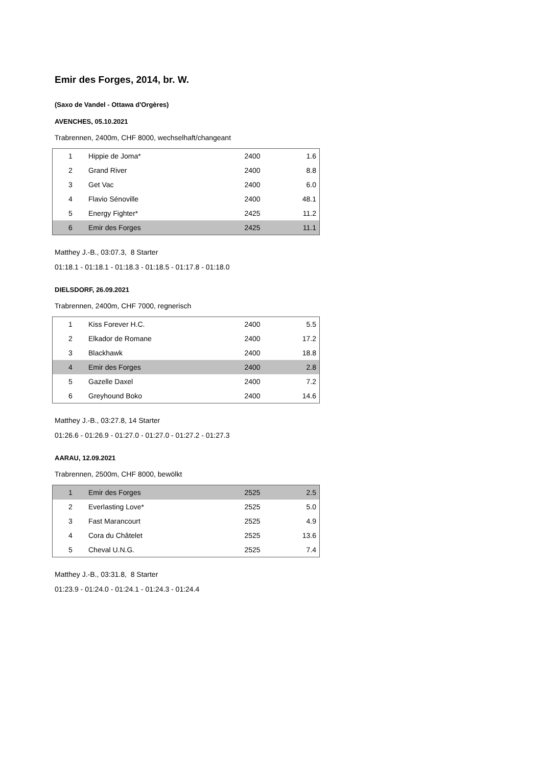Emir des Forges, 2014, br. W.
(Saxo de Vandel - Ottawa d'Orgères)
AVENCHES, 05.10.2021
Trabrennen, 2400m, CHF 8000, wechselhaft/changeant
| 1 | Hippie de Joma* | 2400 | 1.6 |
| 2 | Grand River | 2400 | 8.8 |
| 3 | Get Vac | 2400 | 6.0 |
| 4 | Flavio Sénoville | 2400 | 48.1 |
| 5 | Energy Fighter* | 2425 | 11.2 |
| 6 | Emir des Forges | 2425 | 11.1 |
Matthey J.-B., 03:07.3, 8 Starter
01:18.1 - 01:18.1 - 01:18.3 - 01:18.5 - 01:17.8 - 01:18.0
DIELSDORF, 26.09.2021
Trabrennen, 2400m, CHF 7000, regnerisch
| 1 | Kiss Forever H.C. | 2400 | 5.5 |
| 2 | Elkador de Romane | 2400 | 17.2 |
| 3 | Blackhawk | 2400 | 18.8 |
| 4 | Emir des Forges | 2400 | 2.8 |
| 5 | Gazelle Daxel | 2400 | 7.2 |
| 6 | Greyhound Boko | 2400 | 14.6 |
Matthey J.-B., 03:27.8, 14 Starter
01:26.6 - 01:26.9 - 01:27.0 - 01:27.0 - 01:27.2 - 01:27.3
AARAU, 12.09.2021
Trabrennen, 2500m, CHF 8000, bewölkt
| 1 | Emir des Forges | 2525 | 2.5 |
| 2 | Everlasting Love* | 2525 | 5.0 |
| 3 | Fast Marancourt | 2525 | 4.9 |
| 4 | Cora du Châtelet | 2525 | 13.6 |
| 5 | Cheval U.N.G. | 2525 | 7.4 |
Matthey J.-B., 03:31.8, 8 Starter
01:23.9 - 01:24.0 - 01:24.1 - 01:24.3 - 01:24.4